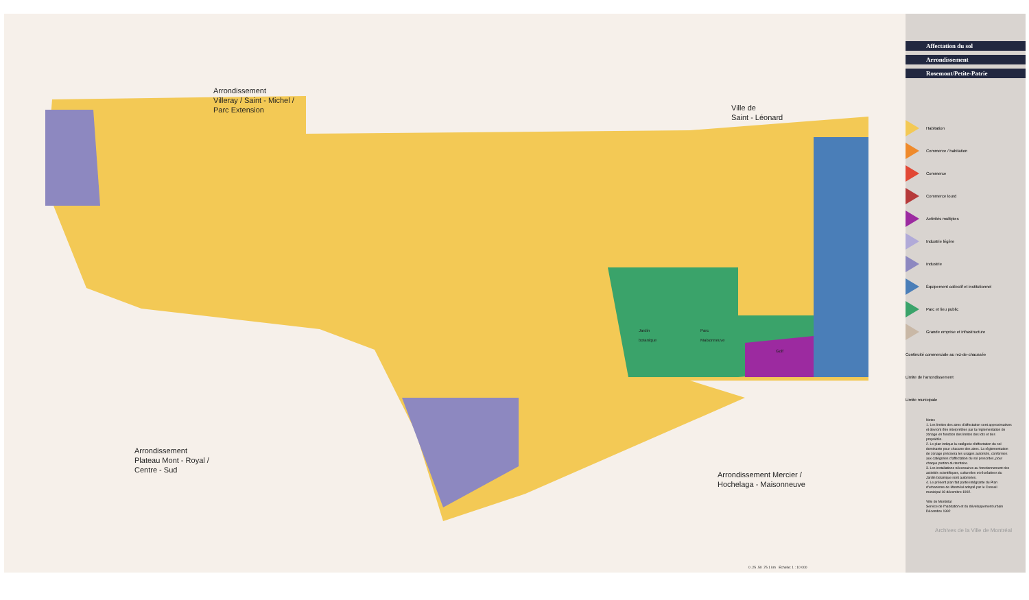Arrondissement
Villeray / Saint - Michel /
Parc Extension
Ville de
Saint - Léonard
Arrondissement
Plateau Mont - Royal /
Centre - Sud
Arrondissement Mercier /
Hochelaga - Maisonneuve
Jardin
botanique
Parc
Maisonneuve
Golf
0 .25 .50 .75 1 km Échelle: 1 : 10 000
Affectation du sol
Arrondissement
Rosemont/Petite-Patrie
Habitation
Commerce / habitation
Commerce
Commerce lourd
Activités multiples
Industrie légère
Industrie
Équipement collectif et institutionnel
Parc et lieu public
Grande emprise et infrastructure
Continuité commerciale au rez-de-chaussée
Limite de l'arrondissement
Limite municipale
Notes
1. Les limites des aires d'affectation sont approximatives et devront être interprétées par la réglementation de zonage en fonction des limites des lots et des propriétés.
2. Le plan indique la catégorie d'affectation du sol dominante pour chacune des aires. La réglementation de zonage précisera les usages autorisés, conformes aux catégories d'affectation du sol prescrites, pour chaque portion du territoire.
3. Les installations nécessaires au fonctionnement des activités scientifiques, culturelles et récréatives du Jardin botanique sont autorisées.
4. Le présent plan fait partie intégrante du Plan d'urbanisme de Montréal adopté par le Conseil municipal 18 décembre 1992.
Ville de Montréal
Service de l'habitation et du développement urbain
Décembre 1992
Archives de la Ville de Montréal